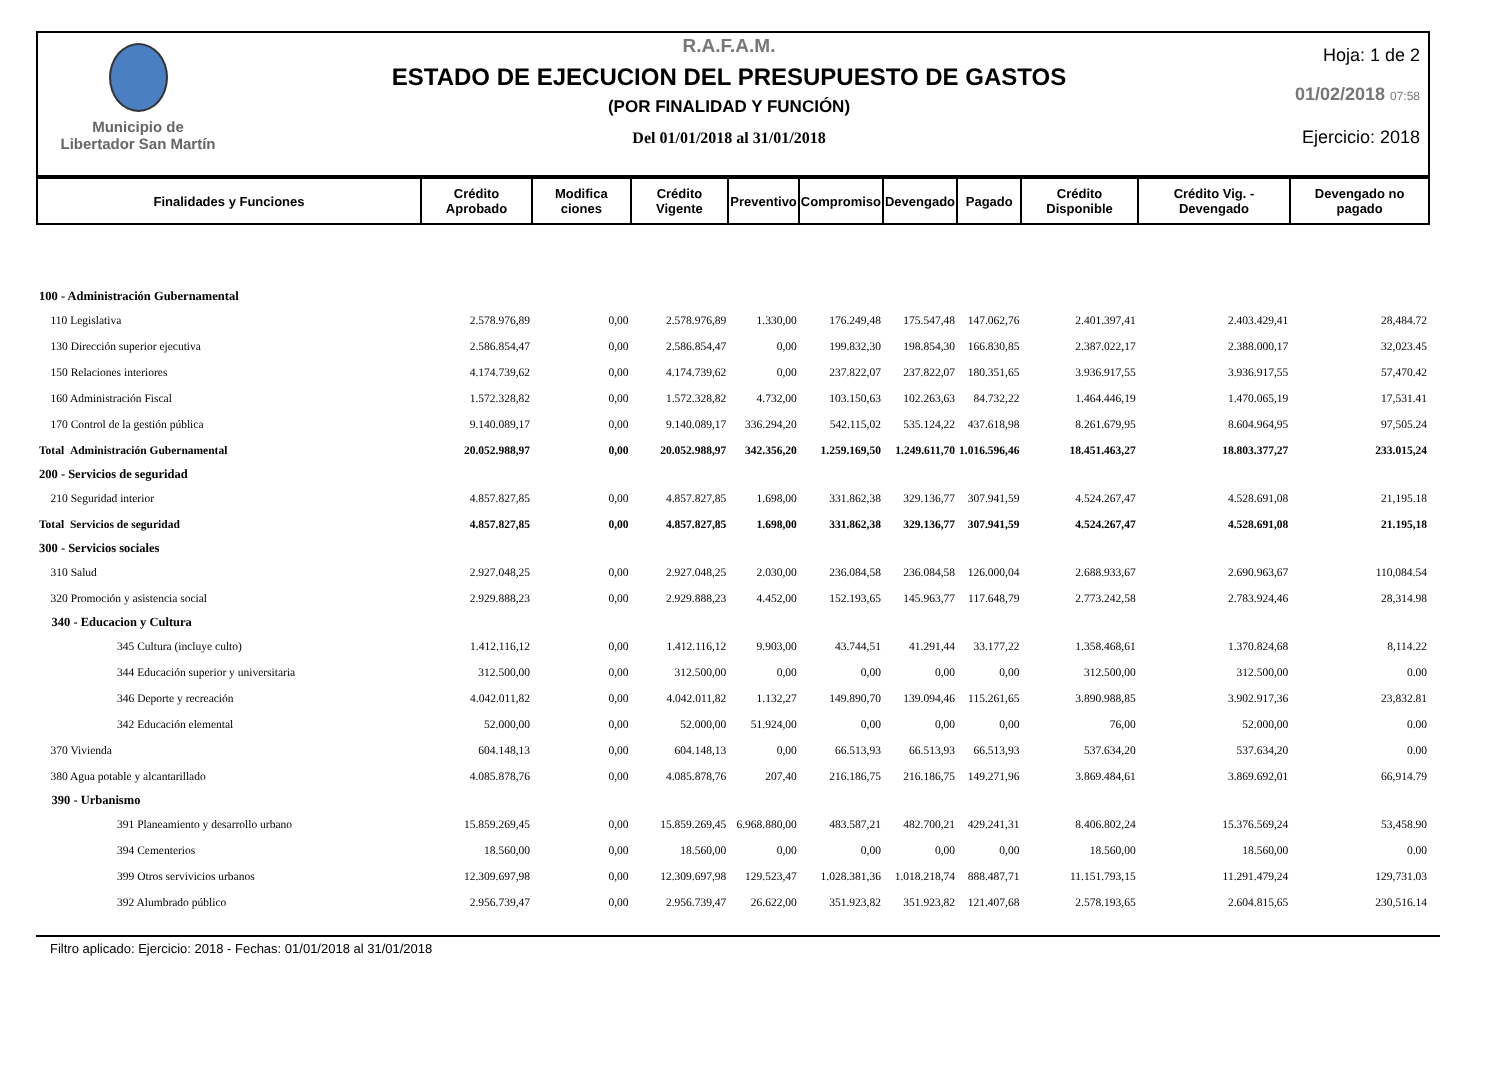Municipio de
Libertador San Martín
R.A.F.A.M.
ESTADO DE EJECUCION DEL PRESUPUESTO DE GASTOS
(POR FINALIDAD Y FUNCIÓN)
Del 01/01/2018 al 31/01/2018
Hoja: 1 de 2
01/02/2018 07:58
Ejercicio: 2018
| Finalidades y Funciones | Crédito Aprobado | Modifica ciones | Crédito Vigente | Preventivo | Compromiso | Devengado | Pagado | Crédito Disponible | Crédito Vig. - Devengado | Devengado no pagado |
| --- | --- | --- | --- | --- | --- | --- | --- | --- | --- | --- |
| 100 - Administración Gubernamental | | | | | | | | | | |
| 110 Legislativa | 2.578.976,89 | 0,00 | 2.578.976,89 | 1.330,00 | 176.249,48 | 175.547,48 | 147.062,76 | 2.401.397,41 | 2.403.429,41 | 28,484.72 |
| 130 Dirección superior ejecutiva | 2.586.854,47 | 0,00 | 2.586.854,47 | 0,00 | 199.832,30 | 198.854,30 | 166.830,85 | 2.387.022,17 | 2.388.000,17 | 32,023.45 |
| 150 Relaciones interiores | 4.174.739,62 | 0,00 | 4.174.739,62 | 0,00 | 237.822,07 | 237.822,07 | 180.351,65 | 3.936.917,55 | 3.936.917,55 | 57,470.42 |
| 160 Administración Fiscal | 1.572.328,82 | 0,00 | 1.572.328,82 | 4.732,00 | 103.150,63 | 102.263,63 | 84.732,22 | 1.464.446,19 | 1.470.065,19 | 17,531.41 |
| 170 Control de la gestión pública | 9.140.089,17 | 0,00 | 9.140.089,17 | 336.294,20 | 542.115,02 | 535.124,22 | 437.618,98 | 8.261.679,95 | 8.604.964,95 | 97,505.24 |
| Total Administración Gubernamental | 20.052.988,97 | 0,00 | 20.052.988,97 | 342.356,20 | 1.259.169,50 | 1.249.611,70 | 1.016.596,46 | 18.451.463,27 | 18.803.377,27 | 233.015,24 |
| 200 - Servicios de seguridad | | | | | | | | | | |
| 210 Seguridad interior | 4.857.827,85 | 0,00 | 4.857.827,85 | 1.698,00 | 331.862,38 | 329.136,77 | 307.941,59 | 4.524.267,47 | 4.528.691,08 | 21,195.18 |
| Total Servicios de seguridad | 4.857.827,85 | 0,00 | 4.857.827,85 | 1.698,00 | 331.862,38 | 329.136,77 | 307.941,59 | 4.524.267,47 | 4.528.691,08 | 21.195,18 |
| 300 - Servicios sociales | | | | | | | | | | |
| 310 Salud | 2.927.048,25 | 0,00 | 2.927.048,25 | 2.030,00 | 236.084,58 | 236.084,58 | 126.000,04 | 2.688.933,67 | 2.690.963,67 | 110,084.54 |
| 320 Promoción y asistencia social | 2.929.888,23 | 0,00 | 2.929.888,23 | 4.452,00 | 152.193,65 | 145.963,77 | 117.648,79 | 2.773.242,58 | 2.783.924,46 | 28,314.98 |
| 340 - Educacion y Cultura | | | | | | | | | | |
| 345 Cultura (incluye culto) | 1.412.116,12 | 0,00 | 1.412.116,12 | 9.903,00 | 43.744,51 | 41.291,44 | 33.177,22 | 1.358.468,61 | 1.370.824,68 | 8,114.22 |
| 344 Educación superior y universitaria | 312.500,00 | 0,00 | 312.500,00 | 0,00 | 0,00 | 0,00 | 0,00 | 312.500,00 | 312.500,00 | 0.00 |
| 346 Deporte y recreación | 4.042.011,82 | 0,00 | 4.042.011,82 | 1.132,27 | 149.890,70 | 139.094,46 | 115.261,65 | 3.890.988,85 | 3.902.917,36 | 23,832.81 |
| 342 Educación elemental | 52.000,00 | 0,00 | 52.000,00 | 51.924,00 | 0,00 | 0,00 | 0,00 | 76,00 | 52.000,00 | 0.00 |
| 370 Vivienda | 604.148,13 | 0,00 | 604.148,13 | 0,00 | 66.513,93 | 66.513,93 | 66.513,93 | 537.634,20 | 537.634,20 | 0.00 |
| 380 Agua potable y alcantarillado | 4.085.878,76 | 0,00 | 4.085.878,76 | 207,40 | 216.186,75 | 216.186,75 | 149.271,96 | 3.869.484,61 | 3.869.692,01 | 66,914.79 |
| 390 - Urbanismo | | | | | | | | | | |
| 391 Planeamiento y desarrollo urbano | 15.859.269,45 | 0,00 | 15.859.269,45 | 6.968.880,00 | 483.587,21 | 482.700,21 | 429.241,31 | 8.406.802,24 | 15.376.569,24 | 53,458.90 |
| 394 Cementerios | 18.560,00 | 0,00 | 18.560,00 | 0,00 | 0,00 | 0,00 | 0,00 | 18.560,00 | 18.560,00 | 0.00 |
| 399 Otros servivicios urbanos | 12.309.697,98 | 0,00 | 12.309.697,98 | 129.523,47 | 1.028.381,36 | 1.018.218,74 | 888.487,71 | 11.151.793,15 | 11.291.479,24 | 129,731.03 |
| 392 Alumbrado público | 2.956.739,47 | 0,00 | 2.956.739,47 | 26.622,00 | 351.923,82 | 351.923,82 | 121.407,68 | 2.578.193,65 | 2.604.815,65 | 230,516.14 |
Filtro aplicado: Ejercicio: 2018 - Fechas: 01/01/2018 al 31/01/2018